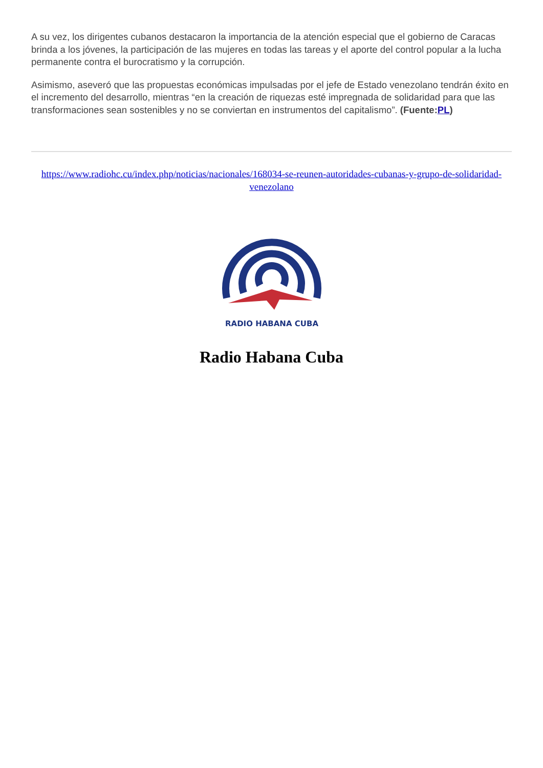A su vez, los dirigentes cubanos destacaron la importancia de la atención especial que el gobierno de Caracas brinda a los jóvenes, la participación de las mujeres en todas las tareas y el aporte del control popular a la lucha permanente contra el burocratismo y la corrupción.
Asimismo, aseveró que las propuestas económicas impulsadas por el jefe de Estado venezolano tendrán éxito en el incremento del desarrollo, mientras “en la creación de riquezas esté impregnada de solidaridad para que las transformaciones sean sostenibles y no se conviertan en instrumentos del capitalismo”. (Fuente:PL)
https://www.radiohc.cu/index.php/noticias/nacionales/168034-se-reunen-autoridades-cubanas-y-grupo-de-solidaridad-venezolano
RADIO HABANA CUBA
Radio Habana Cuba